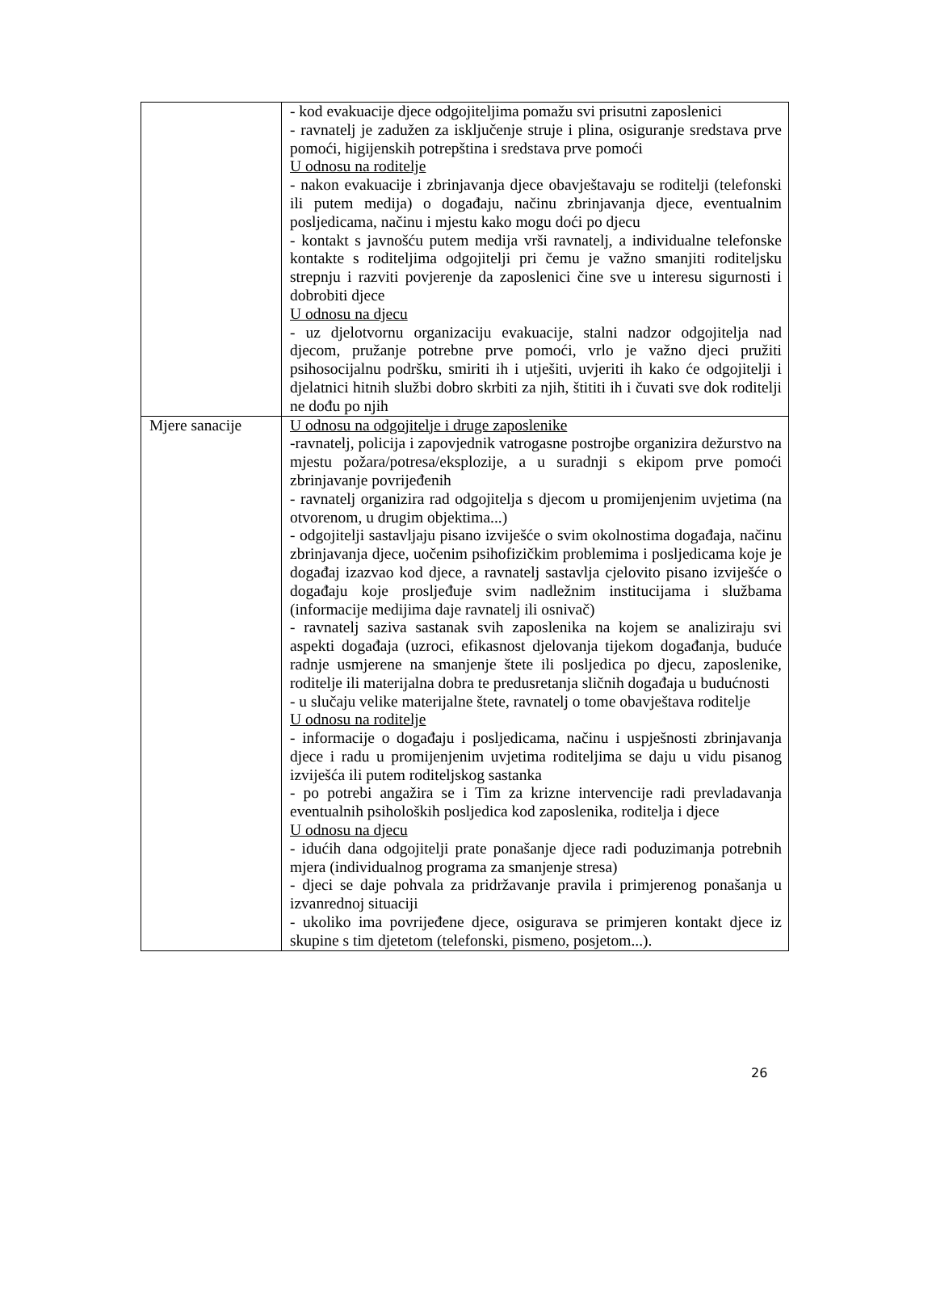| | - kod evakuacije djece odgojiteljima pomažu svi prisutni zaposlenici - ravnatelj je zadužen za isključenje struje i plina, osiguranje sredstava prve pomoći, higijenskih potrepština i sredstava prve pomoći U odnosu na roditelje - nakon evakuacije i zbrinjavanja djece obavještavaju se roditelji (telefonski ili putem medija) o događaju, načinu zbrinjavanja djece, eventualnim posljedicama, načinu i mjestu kako mogu doći po djecu - kontakt s javnošću putem medija vrši ravnatelj, a individualne telefonske kontakte s roditeljima odgojitelji pri čemu je važno smanjiti roditeljsku strepnju i razviti povjerenje da zaposlenici čine sve u interesu sigurnosti i dobrobiti djece U odnosu na djecu - uz djelotvornu organizaciju evakuacije, stalni nadzor odgojitelja nad djecom, pružanje potrebne prve pomoći, vrlo je važno djeci pružiti psihosocijalnu podršku, smiriti ih i utješiti, uvjeriti ih kako će odgojitelji i djelatnici hitnih službi dobro skrbiti za njih, štititi ih i čuvati sve dok roditelji ne dođu po njih |
| Mjere sanacije | U odnosu na odgojitelje i druge zaposlenike -ravnatelj, policija i zapovjednik vatrogasne postrojbe organizira dežurstvo na mjestu požara/potresa/eksplozije, a u suradnji s ekipom prve pomoći zbrinjavanje povrijeđenih - ravnatelj organizira rad odgojitelja s djecom u promijenjenim uvjetima (na otvorenom, u drugim objektima...) - odgojitelji sastavljaju pisano izviješće o svim okolnostima događaja, načinu zbrinjavanja djece, uočenim psihofizičkim problemima i posljedicama koje je događaj izazvao kod djece, a ravnatelj sastavlja cjelovito pisano izviješće o događaju koje prosljeđuje svim nadležnim institucijama i službama (informacije medijima daje ravnatelj ili osnivač) - ravnatelj saziva sastanak svih zaposlenika na kojem se analiziraju svi aspekti događaja (uzroci, efikasnost djelovanja tijekom događanja, buduće radnje usmjerene na smanjenje štete ili posljedica po djecu, zaposlenike, roditelje ili materijalna dobra te predusretanja sličnih događaja u budućnosti - u slučaju velike materijalne štete, ravnatelj o tome obavještava roditelje U odnosu na roditelje - informacije o događaju i posljedicama, načinu i uspješnosti zbrinjavanja djece i radu u promijenjenim uvjetima roditeljima se daju u vidu pisanog izviješća ili putem roditeljskog sastanka - po potrebi angažira se i Tim za krizne intervencije radi prevladavanja eventualnih psiholoških posljedica kod zaposlenika, roditelja i djece U odnosu na djecu - idućih dana odgojitelji prate ponašanje djece radi poduzimanja potrebnih mjera (individualnog programa za smanjenje stresa) - djeci se daje pohvala za pridržavanje pravila i primjerenog ponašanja u izvanrednoj situaciji - ukoliko ima povrijeđene djece, osigurava se primjeren kontakt djece iz skupine s tim djetetom (telefonski, pismeno, posjetom...). |
26